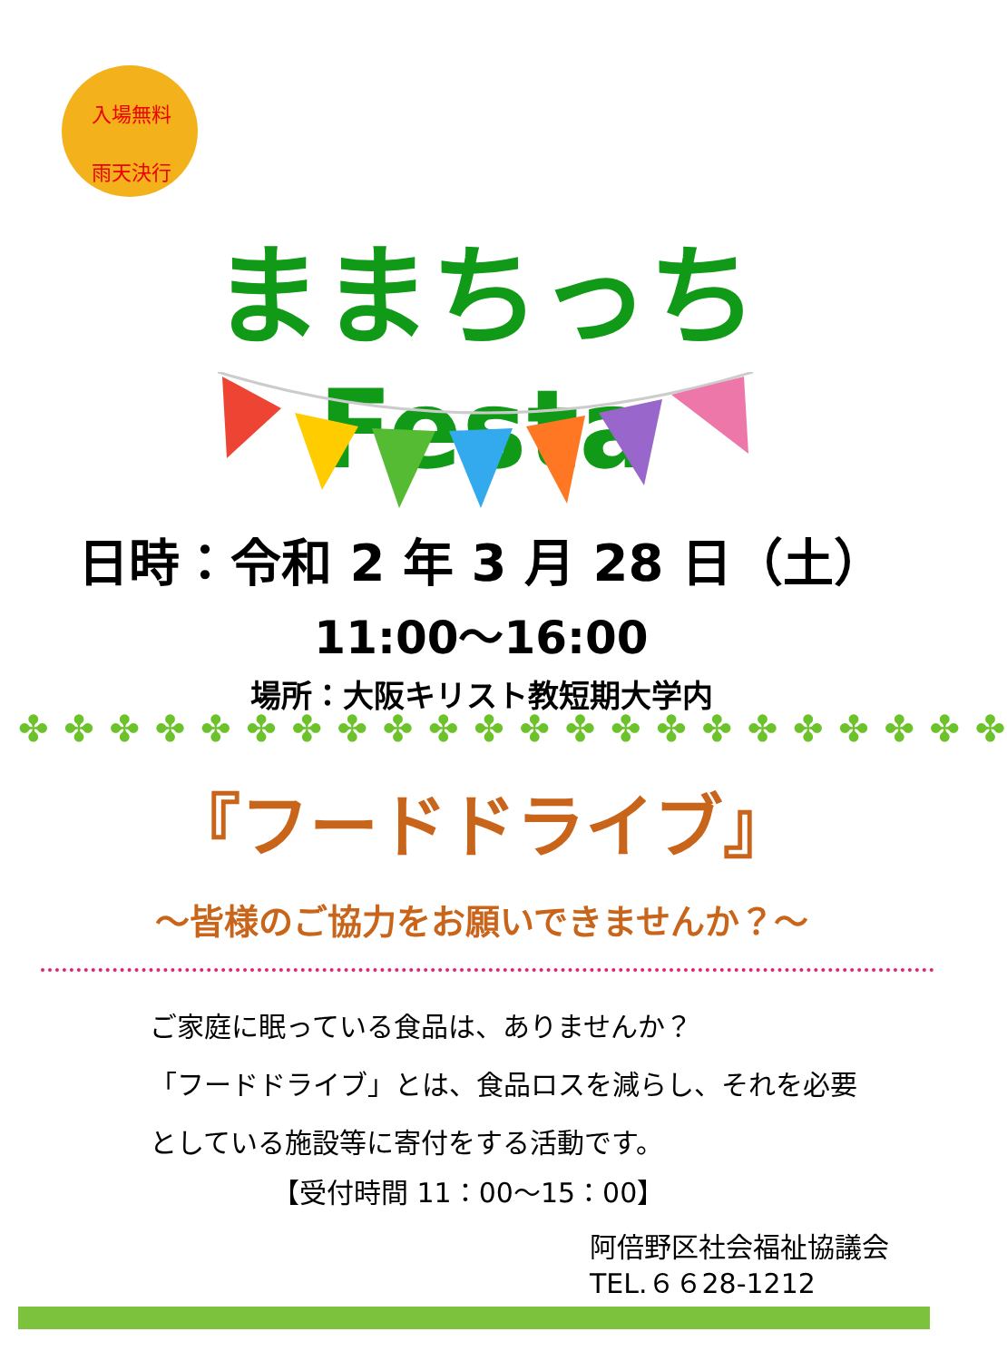入場無料
雨天決行
ままちっちFesta
日時：令和 2 年 3 月 28 日（土）
11:00～16:00
場所：大阪キリスト教短期大学内
✤ ✤ ✤ ✤ ✤ ✤ ✤ ✤ ✤ ✤ ✤ ✤ ✤ ✤ ✤ ✤ ✤ ✤ ✤ ✤ ✤ ✤
『フードドライブ』
～皆様のご協力をお願いできませんか？～
ご家庭に眠っている食品は、ありませんか？
「フードドライブ」とは、食品ロスを減らし、それを必要
としている施設等に寄付をする活動です。
【受付時間 11：00～15：00】
阿倍野区社会福祉協議会
TEL.６６28-1212